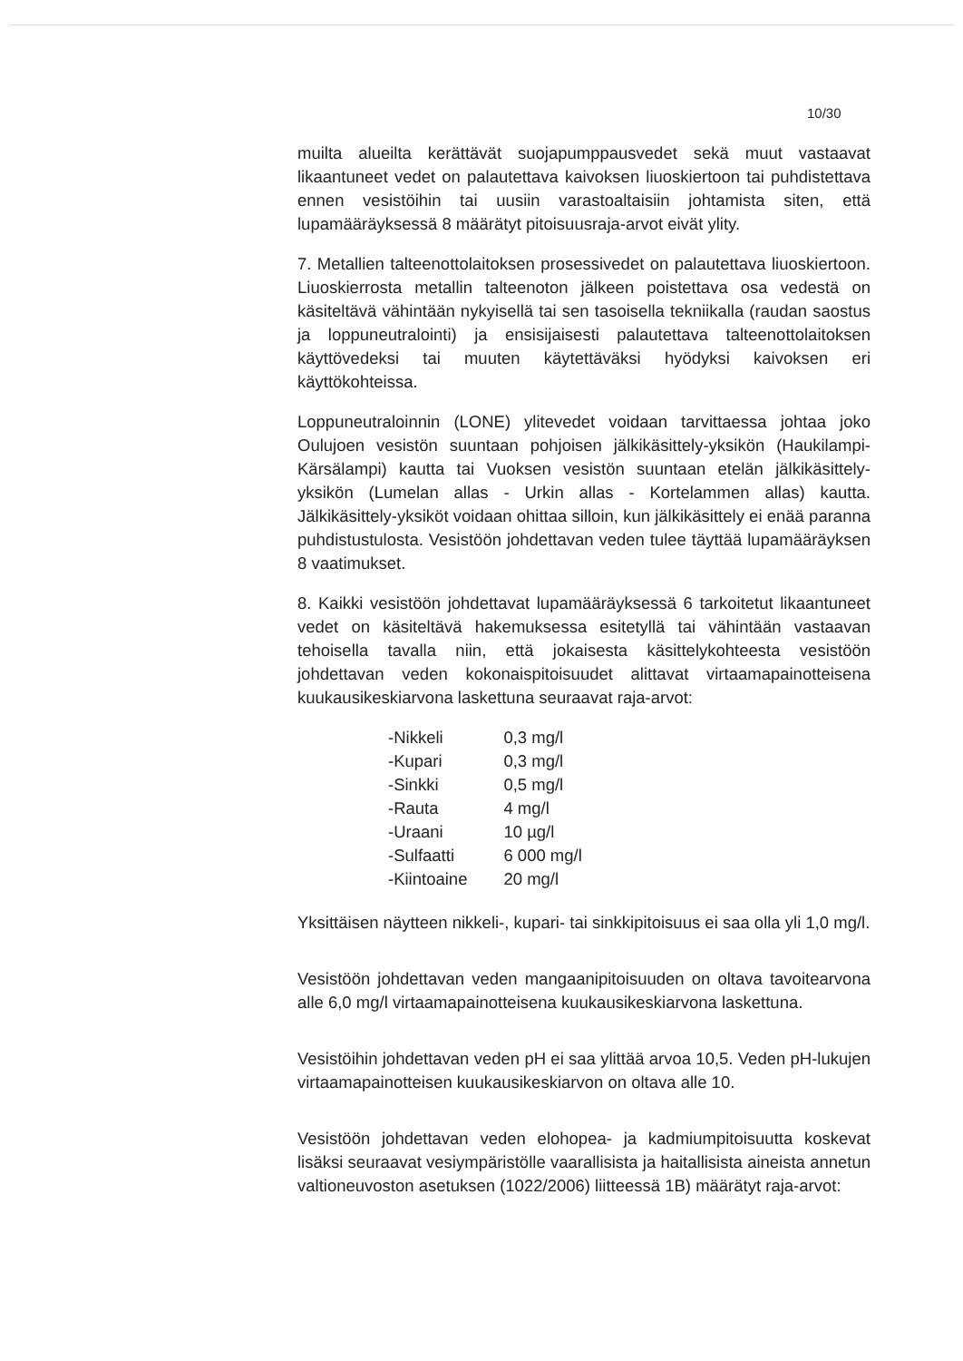10/30
muilta alueilta kerättävät suojapumppausvedet sekä muut vastaavat likaantuneet vedet on palautettava kaivoksen liuoskiertoon tai puhdistettava ennen vesistöihin tai uusiin varastoaltaisiin johtamista siten, että lupamääräyksessä 8 määrätyt pitoisuusraja-arvot eivät ylity.
7. Metallien talteenottolaitoksen prosessivedet on palautettava liuoskiertoon. Liuoskierrosta metallin talteenoton jälkeen poistettava osa vedestä on käsiteltävä vähintään nykyisellä tai sen tasoisella tekniikalla (raudan saostus ja loppuneutralointi) ja ensisijaisesti palautettava talteenottolaitoksen käyttövedeksi tai muuten käytettäväksi hyödyksi kaivoksen eri käyttökohteissa.
Loppuneutraloinnin (LONE) ylitevedet voidaan tarvittaessa johtaa joko Oulujoen vesistön suuntaan pohjoisen jälkikäsittely-yksikön (Haukilampi-Kärsälampi) kautta tai Vuoksen vesistön suuntaan etelän jälkikäsittely-yksikön (Lumelan allas - Urkin allas - Kortelammen allas) kautta. Jälkikäsittely-yksiköt voidaan ohittaa silloin, kun jälkikäsittely ei enää paranna puhdistustulosta. Vesistöön johdettavan veden tulee täyttää lupamääräyksen 8 vaatimukset.
8. Kaikki vesistöön johdettavat lupamääräyksessä 6 tarkoitetut likaantuneet vedet on käsiteltävä hakemuksessa esitetyllä tai vähintään vastaavan tehoisella tavalla niin, että jokaisesta käsittelykohteesta vesistöön johdettavan veden kokonaispitoisuudet alittavat virtaamapainotteisena kuukausikeskiarvona laskettuna seuraavat raja-arvot:
| -Nikkeli | 0,3 mg/l |
| -Kupari | 0,3 mg/l |
| -Sinkki | 0,5 mg/l |
| -Rauta | 4 mg/l |
| -Uraani | 10 µg/l |
| -Sulfaatti | 6 000 mg/l |
| -Kiintoaine | 20 mg/l |
Yksittäisen näytteen nikkeli-, kupari- tai sinkkipitoisuus ei saa olla yli 1,0 mg/l.
Vesistöön johdettavan veden mangaanipitoisuuden on oltava tavoitearvona alle 6,0 mg/l virtaamapainotteisena kuukausikeskiarvona laskettuna.
Vesistöihin johdettavan veden pH ei saa ylittää arvoa 10,5. Veden pH-lukujen virtaamapainotteisen kuukausikeskiarvon on oltava alle 10.
Vesistöön johdettavan veden elohopea- ja kadmiumpitoisuutta koskevat lisäksi seuraavat vesiympäristölle vaarallisista ja haitallisista aineista annetun valtioneuvoston asetuksen (1022/2006) liitteessä 1B) määrätyt raja-arvot: